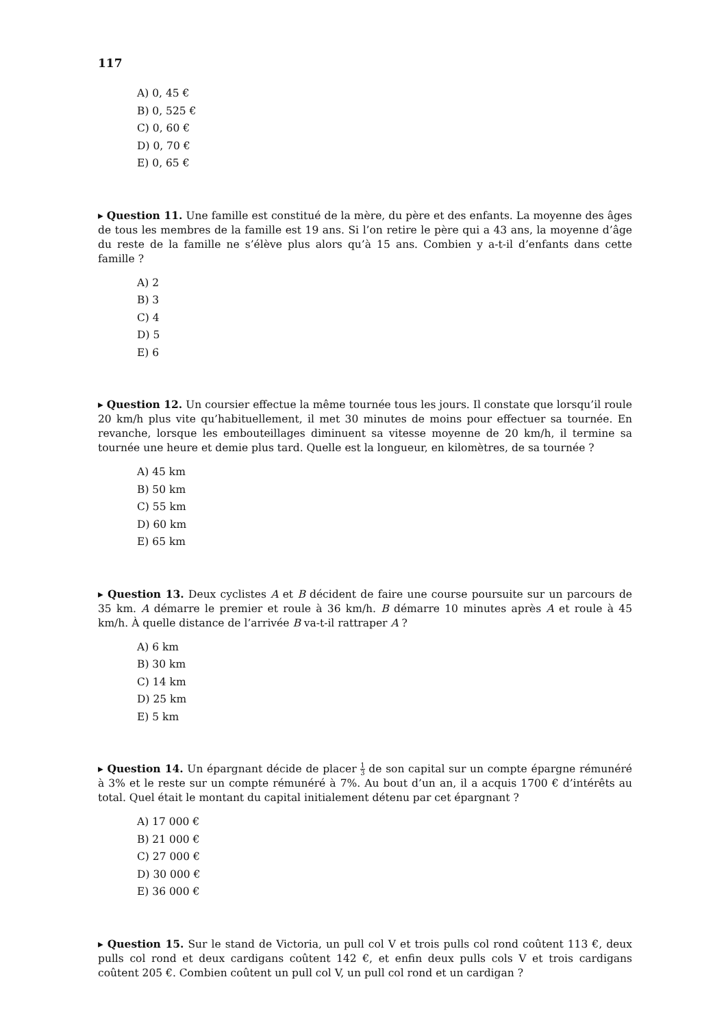117
A) 0, 45 €
B) 0, 525 €
C) 0, 60 €
D) 0, 70 €
E) 0, 65 €
▸ Question 11. Une famille est constitué de la mère, du père et des enfants. La moyenne des âges de tous les membres de la famille est 19 ans. Si l’on retire le père qui a 43 ans, la moyenne d’âge du reste de la famille ne s’élève plus alors qu’à 15 ans. Combien y a-t-il d’enfants dans cette famille ?
A) 2
B) 3
C) 4
D) 5
E) 6
▸ Question 12. Un coursier effectue la même tournée tous les jours. Il constate que lorsqu’il roule 20 km/h plus vite qu’habituellement, il met 30 minutes de moins pour effectuer sa tournée. En revanche, lorsque les embouteillages diminuent sa vitesse moyenne de 20 km/h, il termine sa tournée une heure et demie plus tard. Quelle est la longueur, en kilomètres, de sa tournée ?
A) 45 km
B) 50 km
C) 55 km
D) 60 km
E) 65 km
▸ Question 13. Deux cyclistes A et B décident de faire une course poursuite sur un parcours de 35 km. A démarre le premier et roule à 36 km/h. B démarre 10 minutes après A et roule à 45 km/h. À quelle distance de l’arrivée B va-t-il rattraper A ?
A) 6 km
B) 30 km
C) 14 km
D) 25 km
E) 5 km
▸ Question 14. Un épargnant décide de placer 1 3 de son capital sur un compte épargne rémunéré à 3% et le reste sur un compte rémunéré à 7%. Au bout d’un an, il a acquis 1700 € d’intérêts au total. Quel était le montant du capital initialement détenu par cet épargnant ?
A) 17 000 €
B) 21 000 €
C) 27 000 €
D) 30 000 €
E) 36 000 €
▸ Question 15. Sur le stand de Victoria, un pull col V et trois pulls col rond coûtent 113 €, deux pulls col rond et deux cardigans coûtent 142 €, et enfin deux pulls cols V et trois cardigans coûtent 205 €. Combien coûtent un pull col V, un pull col rond et un cardigan ?